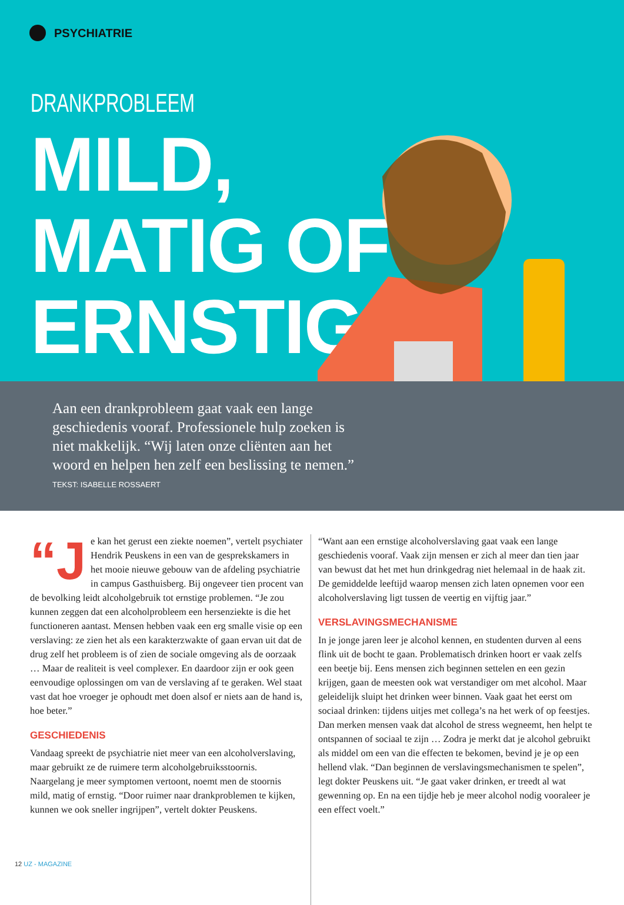PSYCHIATRIE
DRANKPROBLEEM
MILD,
MATIG OF
ERNSTIG?
Aan een drankprobleem gaat vaak een lange geschiedenis vooraf. Professionele hulp zoeken is niet makkelijk. “Wij laten onze cliënten aan het woord en helpen hen zelf een beslissing te nemen.”
TEKST: ISABELLE ROSSAERT
“J e kan het gerust een ziekte noemen”, vertelt psychiater Hendrik Peuskens in een van de gesprekskamers in het mooie nieuwe gebouw van de afdeling psychiatrie in campus Gasthuisberg. Bij ongeveer tien procent van de bevolking leidt alcoholgebruik tot ernstige problemen. “Je zou kunnen zeggen dat een alcoholprobleem een hersenziekte is die het functioneren aantast. Mensen hebben vaak een erg smalle visie op een verslaving: ze zien het als een karakterzwakte of gaan ervan uit dat de drug zelf het probleem is of zien de sociale omgeving als de oorzaak … Maar de realiteit is veel complexer. En daardoor zijn er ook geen eenvoudige oplossingen om van de verslaving af te geraken. Wel staat vast dat hoe vroeger je ophoudt met doen alsof er niets aan de hand is, hoe beter.”
GESCHIEDENIS
Vandaag spreekt de psychiatrie niet meer van een alcoholverslaving, maar gebruikt ze de ruimere term alcoholgebruiksstoornis. Naargelang je meer symptomen vertoont, noemt men de stoornis mild, matig of ernstig. “Door ruimer naar drankproblemen te kijken, kunnen we ook sneller ingrijpen”, vertelt dokter Peuskens.
“Want aan een ernstige alcoholverslaving gaat vaak een lange geschiedenis vooraf. Vaak zijn mensen er zich al meer dan tien jaar van bewust dat het met hun drinkgedrag niet helemaal in de haak zit. De gemiddelde leeftijd waarop mensen zich laten opnemen voor een alcoholverslaving ligt tussen de veertig en vijftig jaar.”
VERSLAVINGSMECHANISME
In je jonge jaren leer je alcohol kennen, en studenten durven al eens flink uit de bocht te gaan. Problematisch drinken hoort er vaak zelfs een beetje bij. Eens mensen zich beginnen settelen en een gezin krijgen, gaan de meesten ook wat verstandiger om met alcohol. Maar geleidelijk sluipt het drinken weer binnen. Vaak gaat het eerst om sociaal drinken: tijdens uitjes met collega’s na het werk of op feestjes. Dan merken mensen vaak dat alcohol de stress wegneemt, hen helpt te ontspannen of sociaal te zijn … Zodra je merkt dat je alcohol gebruikt als middel om een van die effecten te bekomen, bevind je je op een hellend vlak. “Dan beginnen de verslavingsmechanismen te spelen”, legt dokter Peuskens uit. “Je gaat vaker drinken, er treedt al wat gewenning op. En na een tijdje heb je meer alcohol nodig vooraleer je een effect voelt.”
12 UZ - MAGAZINE